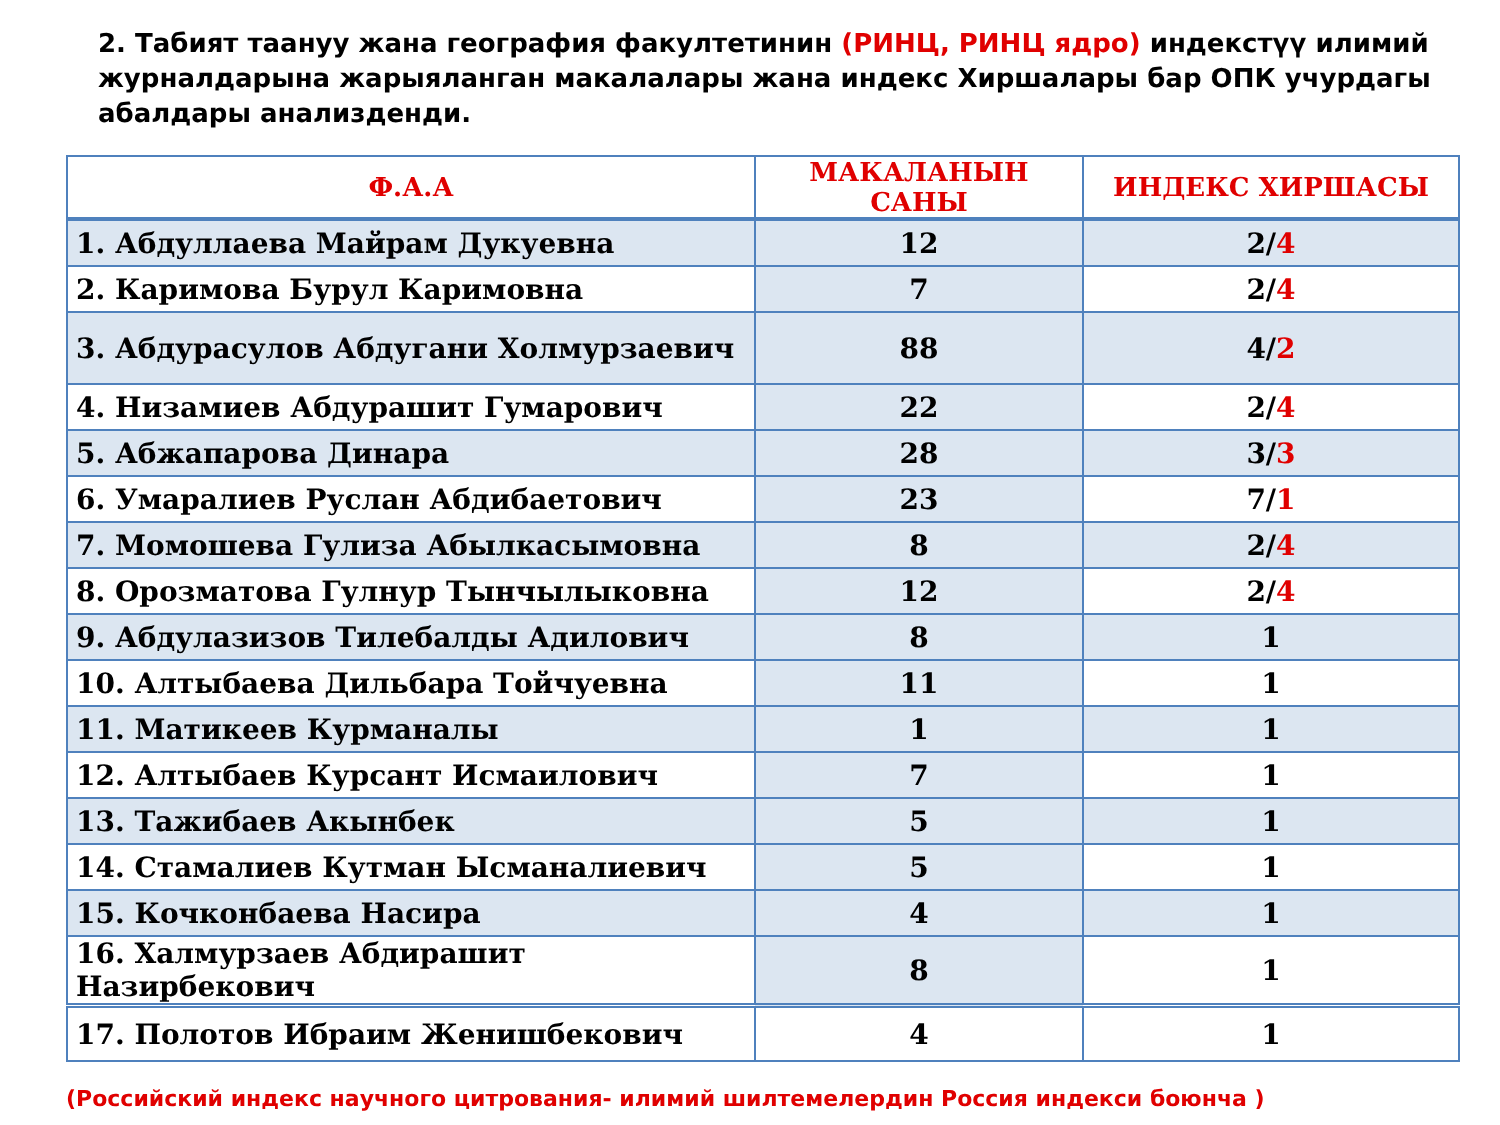2. Табият таануу жана география факултетинин (РИНЦ, РИНЦ ядро) индекстүү илимий журналдарына жарыяланган макалалары жана индекс Хиршалары бар ОПК учурдагы абалдары анализденди.
| Ф.А.А | МАКАЛАНЫН САНЫ | ИНДЕКС ХИРШАСЫ |
| --- | --- | --- |
| 1. Абдуллаева Майрам Дукуевна | 12 | 2/ 4 |
| 2. Каримова Бурул Каримовна | 7 | 2/ 4 |
| 3. Абдурасулов Абдугани Холмурзаевич | 88 | 4/ 2 |
| 4. Низамиев Абдурашит Гумарович | 22 | 2/ 4 |
| 5. Абжапарова Динара | 28 | 3/ 3 |
| 6. Умаралиев Руслан Абдибаетович | 23 | 7/ 1 |
| 7. Момошева Гулиза Абылкасымовна | 8 | 2/ 4 |
| 8. Орозматова Гулнур Тынчылыковна | 12 | 2/ 4 |
| 9. Абдулазизов Тилебалды Адилович | 8 | 1 |
| 10. Алтыбаева Дильбара Тойчуевна | 11 | 1 |
| 11. Матикеев Курманалы | 1 | 1 |
| 12. Алтыбаев Курсант Исмаилович | 7 | 1 |
| 13. Тажибаев Акынбек | 5 | 1 |
| 14. Стамалиев Кутман Ысманалиевич | 5 | 1 |
| 15. Кочконбаева Насира | 4 | 1 |
| 16. Халмурзаев Абдирашит Назирбекович | 8 | 1 |
| 17. Полотов Ибраим Женишбекович | 4 | 1 |
(Российский индекс научного цитрования- илимий шилтемелердин Россия индекси боюнча )